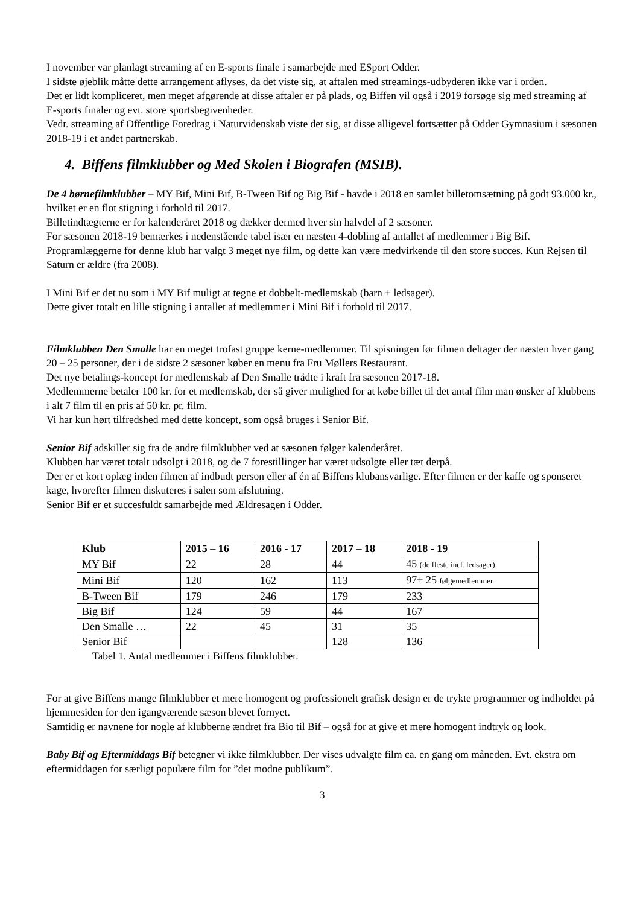I november var planlagt streaming af en E-sports finale i samarbejde med ESport Odder.
I sidste øjeblik måtte dette arrangement aflyses, da det viste sig, at aftalen med streamings-udbyderen ikke var i orden.
Det er lidt kompliceret, men meget afgørende at disse aftaler er på plads, og Biffen vil også i 2019 forsøge sig med streaming af E-sports finaler og evt. store sportsbegivenheder.
Vedr. streaming af Offentlige Foredrag i Naturvidenskab viste det sig, at disse alligevel fortsætter på Odder Gymnasium i sæsonen 2018-19 i et andet partnerskab.
4. Biffens filmklubber og Med Skolen i Biografen (MSIB).
De 4 børnefilmklubber – MY Bif, Mini Bif, B-Tween Bif og Big Bif - havde i 2018 en samlet billetomsætning på godt 93.000 kr., hvilket er en flot stigning i forhold til 2017.
Billetindtægterne er for kalenderåret 2018 og dækker dermed hver sin halvdel af 2 sæsoner.
For sæsonen 2018-19 bemærkes i nedenstående tabel især en næsten 4-dobling af antallet af medlemmer i Big Bif.
Programlæggerne for denne klub har valgt 3 meget nye film, og dette kan være medvirkende til den store succes. Kun Rejsen til Saturn er ældre (fra 2008).
I Mini Bif er det nu som i MY Bif muligt at tegne et dobbelt-medlemskab (barn + ledsager).
Dette giver totalt en lille stigning i antallet af medlemmer i Mini Bif i forhold til 2017.
Filmklubben Den Smalle har en meget trofast gruppe kerne-medlemmer. Til spisningen før filmen deltager der næsten hver gang 20 – 25 personer, der i de sidste 2 sæsoner køber en menu fra Fru Møllers Restaurant.
Det nye betalings-koncept for medlemskab af Den Smalle trådte i kraft fra sæsonen 2017-18.
Medlemmerne betaler 100 kr. for et medlemskab, der så giver mulighed for at købe billet til det antal film man ønsker af klubbens i alt 7 film til en pris af 50 kr. pr. film.
Vi har kun hørt tilfredshed med dette koncept, som også bruges i Senior Bif.
Senior Bif adskiller sig fra de andre filmklubber ved at sæsonen følger kalenderåret.
Klubben har været totalt udsolgt i 2018, og de 7 forestillinger har været udsolgte eller tæt derpå.
Der er et kort oplæg inden filmen af indbudt person eller af én af Biffens klubansvarlige. Efter filmen er der kaffe og sponseret kage, hvorefter filmen diskuteres i salen som afslutning.
Senior Bif er et succesfuldt samarbejde med Ældresagen i Odder.
| Klub | 2015 – 16 | 2016 - 17 | 2017 – 18 | 2018 - 19 |
| --- | --- | --- | --- | --- |
| MY Bif | 22 | 28 | 44 | 45 (de fleste incl. ledsager) |
| Mini Bif | 120 | 162 | 113 | 97+ 25 følgemedlemmer |
| B-Tween Bif | 179 | 246 | 179 | 233 |
| Big Bif | 124 | 59 | 44 | 167 |
| Den Smalle … | 22 | 45 | 31 | 35 |
| Senior Bif | | | 128 | 136 |
Tabel 1. Antal medlemmer i Biffens filmklubber.
For at give Biffens mange filmklubber et mere homogent og professionelt grafisk design er de trykte programmer og indholdet på hjemmesiden for den igangværende sæson blevet fornyet.
Samtidig er navnene for nogle af klubberne ændret fra Bio til Bif – også for at give et mere homogent indtryk og look.
Baby Bif og Eftermiddags Bif betegner vi ikke filmklubber. Der vises udvalgte film ca. en gang om måneden. Evt. ekstra om eftermiddagen for særligt populære film for ”det modne publikum”.
3